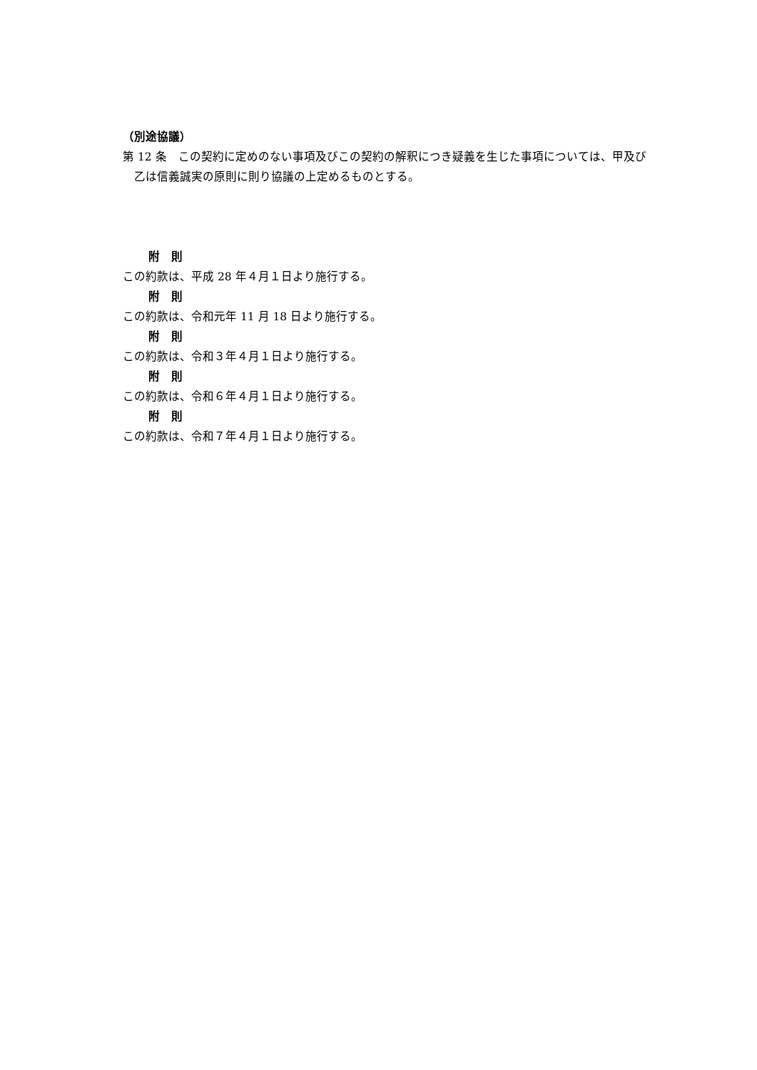（別途協議）
第 12 条　この契約に定めのない事項及びこの契約の解釈につき疑義を生じた事項については、甲及び乙は信義誠実の原則に則り協議の上定めるものとする。
附　則
この約款は、平成 28 年４月１日より施行する。
附　則
この約款は、令和元年 11 月 18 日より施行する。
附　則
この約款は、令和３年４月１日より施行する。
附　則
この約款は、令和６年４月１日より施行する。
附　則
この約款は、令和７年４月１日より施行する。